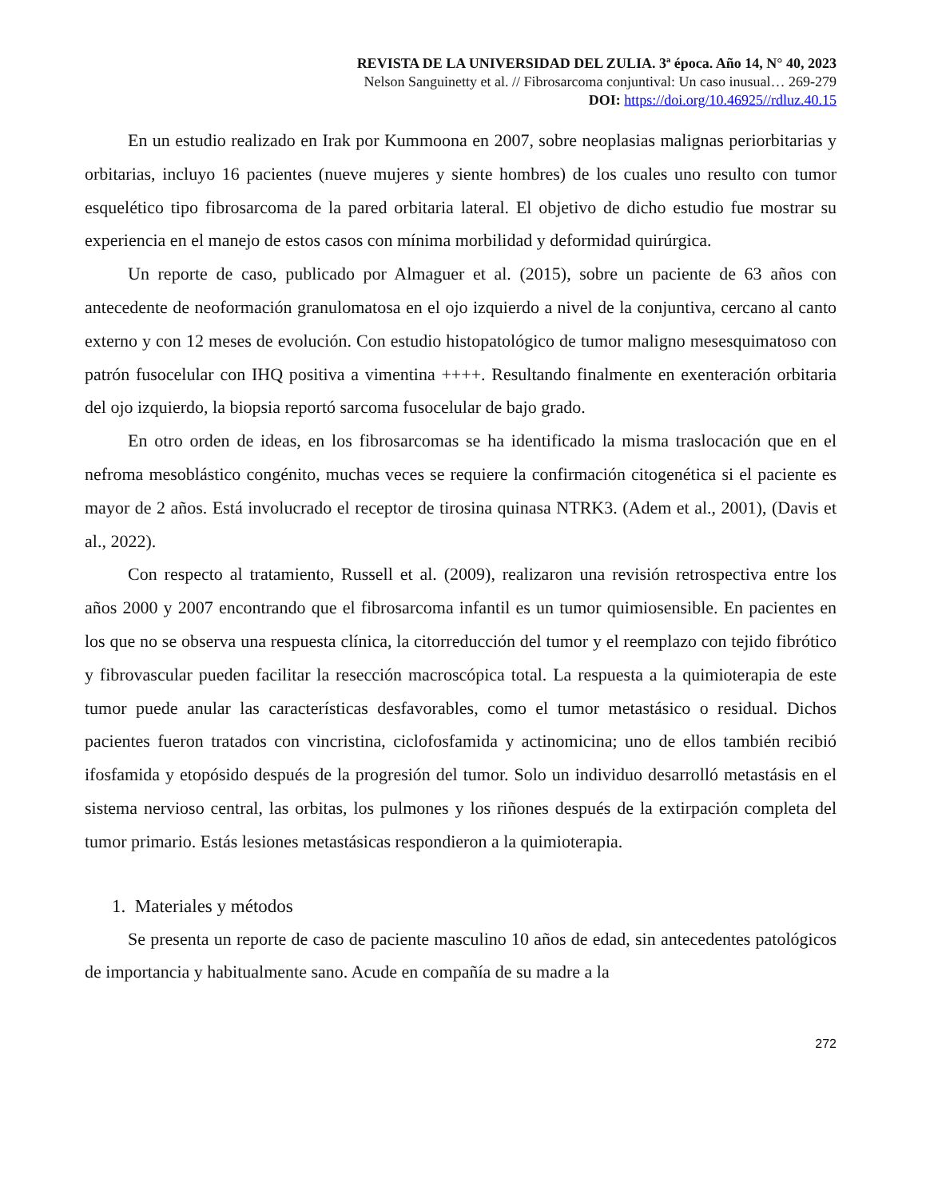REVISTA DE LA UNIVERSIDAD DEL ZULIA. 3ª época. Año 14, N° 40, 2023
Nelson Sanguinetty et al. // Fibrosarcoma conjuntival: Un caso inusual… 269-279
DOI: https://doi.org/10.46925//rdluz.40.15
En un estudio realizado en Irak por Kummoona en 2007, sobre neoplasias malignas periorbitarias y orbitarias, incluyo 16 pacientes (nueve mujeres y siente hombres) de los cuales uno resulto con tumor esquelético tipo fibrosarcoma de la pared orbitaria lateral. El objetivo de dicho estudio fue mostrar su experiencia en el manejo de estos casos con mínima morbilidad y deformidad quirúrgica.
Un reporte de caso, publicado por Almaguer et al. (2015), sobre un paciente de 63 años con antecedente de neoformación granulomatosa en el ojo izquierdo a nivel de la conjuntiva, cercano al canto externo y con 12 meses de evolución. Con estudio histopatológico de tumor maligno mesesquimatoso con patrón fusocelular con IHQ positiva a vimentina ++++. Resultando finalmente en exenteración orbitaria del ojo izquierdo, la biopsia reportó sarcoma fusocelular de bajo grado.
En otro orden de ideas, en los fibrosarcomas se ha identificado la misma traslocación que en el nefroma mesoblástico congénito, muchas veces se requiere la confirmación citogenética si el paciente es mayor de 2 años. Está involucrado el receptor de tirosina quinasa NTRK3. (Adem et al., 2001), (Davis et al., 2022).
Con respecto al tratamiento, Russell et al. (2009), realizaron una revisión retrospectiva entre los años 2000 y 2007 encontrando que el fibrosarcoma infantil es un tumor quimiosensible. En pacientes en los que no se observa una respuesta clínica, la citorreducción del tumor y el reemplazo con tejido fibrótico y fibrovascular pueden facilitar la resección macroscópica total. La respuesta a la quimioterapia de este tumor puede anular las características desfavorables, como el tumor metastásico o residual. Dichos pacientes fueron tratados con vincristina, ciclofosfamida y actinomicina; uno de ellos también recibió ifosfamida y etopósido después de la progresión del tumor. Solo un individuo desarrolló metastásis en el sistema nervioso central, las orbitas, los pulmones y los riñones después de la extirpación completa del tumor primario. Estás lesiones metastásicas respondieron a la quimioterapia.
1. Materiales y métodos
Se presenta un reporte de caso de paciente masculino 10 años de edad, sin antecedentes patológicos de importancia y habitualmente sano. Acude en compañía de su madre a la
272